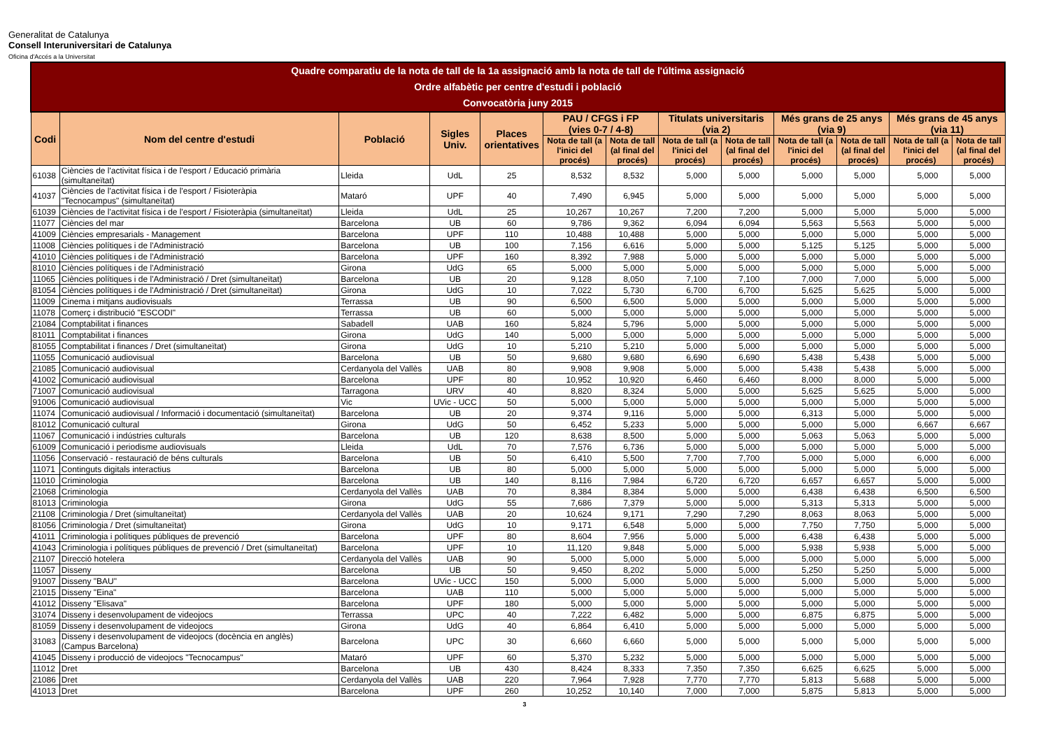Generalitat de Catalunya
Consell Interuniversitari de Catalunya
Oficina d'Accés a la Universitat
| Quadre comparatiu de la nota de tall de la 1a assignació amb la nota de tall de l'última assignació Ordre alfabètic per centre d'estudi i població Convocatòria juny 2015 | | | | | | | | | | | | |
| Codi | Nom del centre d'estudi | Població | Sigles Univ. | Places orientatives | PAU / CFGS i FP (vies 0-7 / 4-8) | | Titulats universitaris (via 2) | | Més grans de 25 anys (via 9) | | Més grans de 45 anys (via 11) | |
| | | | | | Nota de tall (a l'inici del procés) | Nota de tall (al final del procés) | Nota de tall (a l'inici del procés) | Nota de tall (al final del procés) | Nota de tall (a l'inici del procés) | Nota de tall (al final del procés) | Nota de tall (a l'inici del procés) | Nota de tall (al final del procés) |
| 61038 | Ciències de l'activitat física i de l'esport / Educació primària (simultaneïtat) | Lleida | UdL | 25 | 8,532 | 8,532 | 5,000 | 5,000 | 5,000 | 5,000 | 5,000 | 5,000 |
| 41037 | Ciències de l'activitat física i de l'esport / Fisioteràpia "Tecnocampus" (simultaneïtat) | Mataró | UPF | 40 | 7,490 | 6,945 | 5,000 | 5,000 | 5,000 | 5,000 | 5,000 | 5,000 |
| 61039 | Ciències de l'activitat física i de l'esport / Fisioteràpia (simultaneïtat) | Lleida | UdL | 25 | 10,267 | 10,267 | 7,200 | 7,200 | 5,000 | 5,000 | 5,000 | 5,000 |
| 11077 | Ciències del mar | Barcelona | UB | 60 | 9,786 | 9,362 | 6,094 | 6,094 | 5,563 | 5,563 | 5,000 | 5,000 |
| 41009 | Ciències empresarials - Management | Barcelona | UPF | 110 | 10,488 | 10,488 | 5,000 | 5,000 | 5,000 | 5,000 | 5,000 | 5,000 |
| 11008 | Ciències polítiques i de l'Administració | Barcelona | UB | 100 | 7,156 | 6,616 | 5,000 | 5,000 | 5,125 | 5,125 | 5,000 | 5,000 |
| 41010 | Ciències polítiques i de l'Administració | Barcelona | UPF | 160 | 8,392 | 7,988 | 5,000 | 5,000 | 5,000 | 5,000 | 5,000 | 5,000 |
| 81010 | Ciències polítiques i de l'Administració | Girona | UdG | 65 | 5,000 | 5,000 | 5,000 | 5,000 | 5,000 | 5,000 | 5,000 | 5,000 |
| 11065 | Ciències polítiques i de l'Administració / Dret (simultaneïtat) | Barcelona | UB | 20 | 9,128 | 8,050 | 7,100 | 7,100 | 7,000 | 7,000 | 5,000 | 5,000 |
| 81054 | Ciències polítiques i de l'Administració / Dret (simultaneïtat) | Girona | UdG | 10 | 7,022 | 5,730 | 6,700 | 6,700 | 5,625 | 5,625 | 5,000 | 5,000 |
| 11009 | Cinema i mitjans audiovisuals | Terrassa | UB | 90 | 6,500 | 6,500 | 5,000 | 5,000 | 5,000 | 5,000 | 5,000 | 5,000 |
| 11078 | Comerç i distribució "ESCODI" | Terrassa | UB | 60 | 5,000 | 5,000 | 5,000 | 5,000 | 5,000 | 5,000 | 5,000 | 5,000 |
| 21084 | Comptabilitat i finances | Sabadell | UAB | 160 | 5,824 | 5,796 | 5,000 | 5,000 | 5,000 | 5,000 | 5,000 | 5,000 |
| 81011 | Comptabilitat i finances | Girona | UdG | 140 | 5,000 | 5,000 | 5,000 | 5,000 | 5,000 | 5,000 | 5,000 | 5,000 |
| 81055 | Comptabilitat i finances / Dret (simultaneïtat) | Girona | UdG | 10 | 5,210 | 5,210 | 5,000 | 5,000 | 5,000 | 5,000 | 5,000 | 5,000 |
| 11055 | Comunicació audiovisual | Barcelona | UB | 50 | 9,680 | 9,680 | 6,690 | 6,690 | 5,438 | 5,438 | 5,000 | 5,000 |
| 21085 | Comunicació audiovisual | Cerdanyola del Vallès | UAB | 80 | 9,908 | 9,908 | 5,000 | 5,000 | 5,438 | 5,438 | 5,000 | 5,000 |
| 41002 | Comunicació audiovisual | Barcelona | UPF | 80 | 10,952 | 10,920 | 6,460 | 6,460 | 8,000 | 8,000 | 5,000 | 5,000 |
| 71007 | Comunicació audiovisual | Tarragona | URV | 40 | 8,820 | 8,324 | 5,000 | 5,000 | 5,625 | 5,625 | 5,000 | 5,000 |
| 91006 | Comunicació audiovisual | Vic | UVic - UCC | 50 | 5,000 | 5,000 | 5,000 | 5,000 | 5,000 | 5,000 | 5,000 | 5,000 |
| 11074 | Comunicació audiovisual / Informació i documentació (simultaneïtat) | Barcelona | UB | 20 | 9,374 | 9,116 | 5,000 | 5,000 | 6,313 | 5,000 | 5,000 | 5,000 |
| 81012 | Comunicació cultural | Girona | UdG | 50 | 6,452 | 5,233 | 5,000 | 5,000 | 5,000 | 5,000 | 6,667 | 6,667 |
| 11067 | Comunicació i indústries culturals | Barcelona | UB | 120 | 8,638 | 8,500 | 5,000 | 5,000 | 5,063 | 5,063 | 5,000 | 5,000 |
| 61009 | Comunicació i periodisme audiovisuals | Lleida | UdL | 70 | 7,576 | 6,736 | 5,000 | 5,000 | 5,000 | 5,000 | 5,000 | 5,000 |
| 11056 | Conservació - restauració de béns culturals | Barcelona | UB | 50 | 6,410 | 5,500 | 7,700 | 7,700 | 5,000 | 5,000 | 6,000 | 6,000 |
| 11071 | Continguts digitals interactius | Barcelona | UB | 80 | 5,000 | 5,000 | 5,000 | 5,000 | 5,000 | 5,000 | 5,000 | 5,000 |
| 11010 | Criminologia | Barcelona | UB | 140 | 8,116 | 7,984 | 6,720 | 6,720 | 6,657 | 6,657 | 5,000 | 5,000 |
| 21068 | Criminologia | Cerdanyola del Vallès | UAB | 70 | 8,384 | 8,384 | 5,000 | 5,000 | 6,438 | 6,438 | 6,500 | 6,500 |
| 81013 | Criminologia | Girona | UdG | 55 | 7,686 | 7,379 | 5,000 | 5,000 | 5,313 | 5,313 | 5,000 | 5,000 |
| 21108 | Criminologia / Dret (simultaneïtat) | Cerdanyola del Vallès | UAB | 20 | 10,624 | 9,171 | 7,290 | 7,290 | 8,063 | 8,063 | 5,000 | 5,000 |
| 81056 | Criminologia / Dret (simultaneïtat) | Girona | UdG | 10 | 9,171 | 6,548 | 5,000 | 5,000 | 7,750 | 7,750 | 5,000 | 5,000 |
| 41011 | Criminologia i polítiques públiques de prevenció | Barcelona | UPF | 80 | 8,604 | 7,956 | 5,000 | 5,000 | 6,438 | 6,438 | 5,000 | 5,000 |
| 41043 | Criminologia i polítiques públiques de prevenció / Dret (simultaneïtat) | Barcelona | UPF | 10 | 11,120 | 9,848 | 5,000 | 5,000 | 5,938 | 5,938 | 5,000 | 5,000 |
| 21107 | Direcció hotelera | Cerdanyola del Vallès | UAB | 90 | 5,000 | 5,000 | 5,000 | 5,000 | 5,000 | 5,000 | 5,000 | 5,000 |
| 11057 | Disseny | Barcelona | UB | 50 | 9,450 | 8,202 | 5,000 | 5,000 | 5,250 | 5,250 | 5,000 | 5,000 |
| 91007 | Disseny "BAU" | Barcelona | UVic - UCC | 150 | 5,000 | 5,000 | 5,000 | 5,000 | 5,000 | 5,000 | 5,000 | 5,000 |
| 21015 | Disseny "Eina" | Barcelona | UAB | 110 | 5,000 | 5,000 | 5,000 | 5,000 | 5,000 | 5,000 | 5,000 | 5,000 |
| 41012 | Disseny "Elisava" | Barcelona | UPF | 180 | 5,000 | 5,000 | 5,000 | 5,000 | 5,000 | 5,000 | 5,000 | 5,000 |
| 31074 | Disseny i desenvolupament de videojocs | Terrassa | UPC | 40 | 7,222 | 6,482 | 5,000 | 5,000 | 6,875 | 6,875 | 5,000 | 5,000 |
| 81059 | Disseny i desenvolupament de videojocs | Girona | UdG | 40 | 6,864 | 6,410 | 5,000 | 5,000 | 5,000 | 5,000 | 5,000 | 5,000 |
| 31083 | Disseny i desenvolupament de videojocs (docència en anglès) (Campus Barcelona) | Barcelona | UPC | 30 | 6,660 | 6,660 | 5,000 | 5,000 | 5,000 | 5,000 | 5,000 | 5,000 |
| 41045 | Disseny i producció de videojocs "Tecnocampus" | Mataró | UPF | 60 | 5,370 | 5,232 | 5,000 | 5,000 | 5,000 | 5,000 | 5,000 | 5,000 |
| 11012 | Dret | Barcelona | UB | 430 | 8,424 | 8,333 | 7,350 | 7,350 | 6,625 | 6,625 | 5,000 | 5,000 |
| 21086 | Dret | Cerdanyola del Vallès | UAB | 220 | 7,964 | 7,928 | 7,770 | 7,770 | 5,813 | 5,688 | 5,000 | 5,000 |
| 41013 | Dret | Barcelona | UPF | 260 | 10,252 | 10,140 | 7,000 | 7,000 | 5,875 | 5,813 | 5,000 | 5,000 |
3